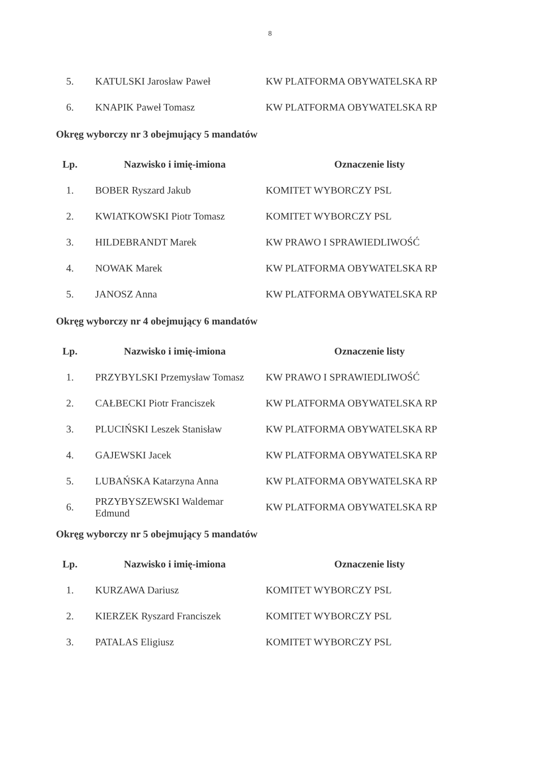8
| 5. | KATULSKI Jarosław Paweł | KW PLATFORMA OBYWATELSKA RP |
| 6. | KNAPIK Paweł Tomasz | KW PLATFORMA OBYWATELSKA RP |
Okręg wyborczy nr 3 obejmujący 5 mandatów
| Lp. | Nazwisko i imię-imiona | Oznaczenie listy |
| --- | --- | --- |
| 1. | BOBER Ryszard Jakub | KOMITET WYBORCZY PSL |
| 2. | KWIATKOWSKI Piotr Tomasz | KOMITET WYBORCZY PSL |
| 3. | HILDEBRANDT Marek | KW PRAWO I SPRAWIEDLIWOŚĆ |
| 4. | NOWAK Marek | KW PLATFORMA OBYWATELSKA RP |
| 5. | JANOSZ Anna | KW PLATFORMA OBYWATELSKA RP |
Okręg wyborczy nr 4 obejmujący 6 mandatów
| Lp. | Nazwisko i imię-imiona | Oznaczenie listy |
| --- | --- | --- |
| 1. | PRZYBYLSKI Przemysław Tomasz | KW PRAWO I SPRAWIEDLIWOŚĆ |
| 2. | CAŁBECKI Piotr Franciszek | KW PLATFORMA OBYWATELSKA RP |
| 3. | PLUCIŃSKI Leszek Stanisław | KW PLATFORMA OBYWATELSKA RP |
| 4. | GAJEWSKI Jacek | KW PLATFORMA OBYWATELSKA RP |
| 5. | LUBAŃSKA Katarzyna Anna | KW PLATFORMA OBYWATELSKA RP |
| 6. | PRZYBYSZEWSKI Waldemar Edmund | KW PLATFORMA OBYWATELSKA RP |
Okręg wyborczy nr 5 obejmujący 5 mandatów
| Lp. | Nazwisko i imię-imiona | Oznaczenie listy |
| --- | --- | --- |
| 1. | KURZAWA Dariusz | KOMITET WYBORCZY PSL |
| 2. | KIERZEK Ryszard Franciszek | KOMITET WYBORCZY PSL |
| 3. | PATALAS Eligiusz | KOMITET WYBORCZY PSL |